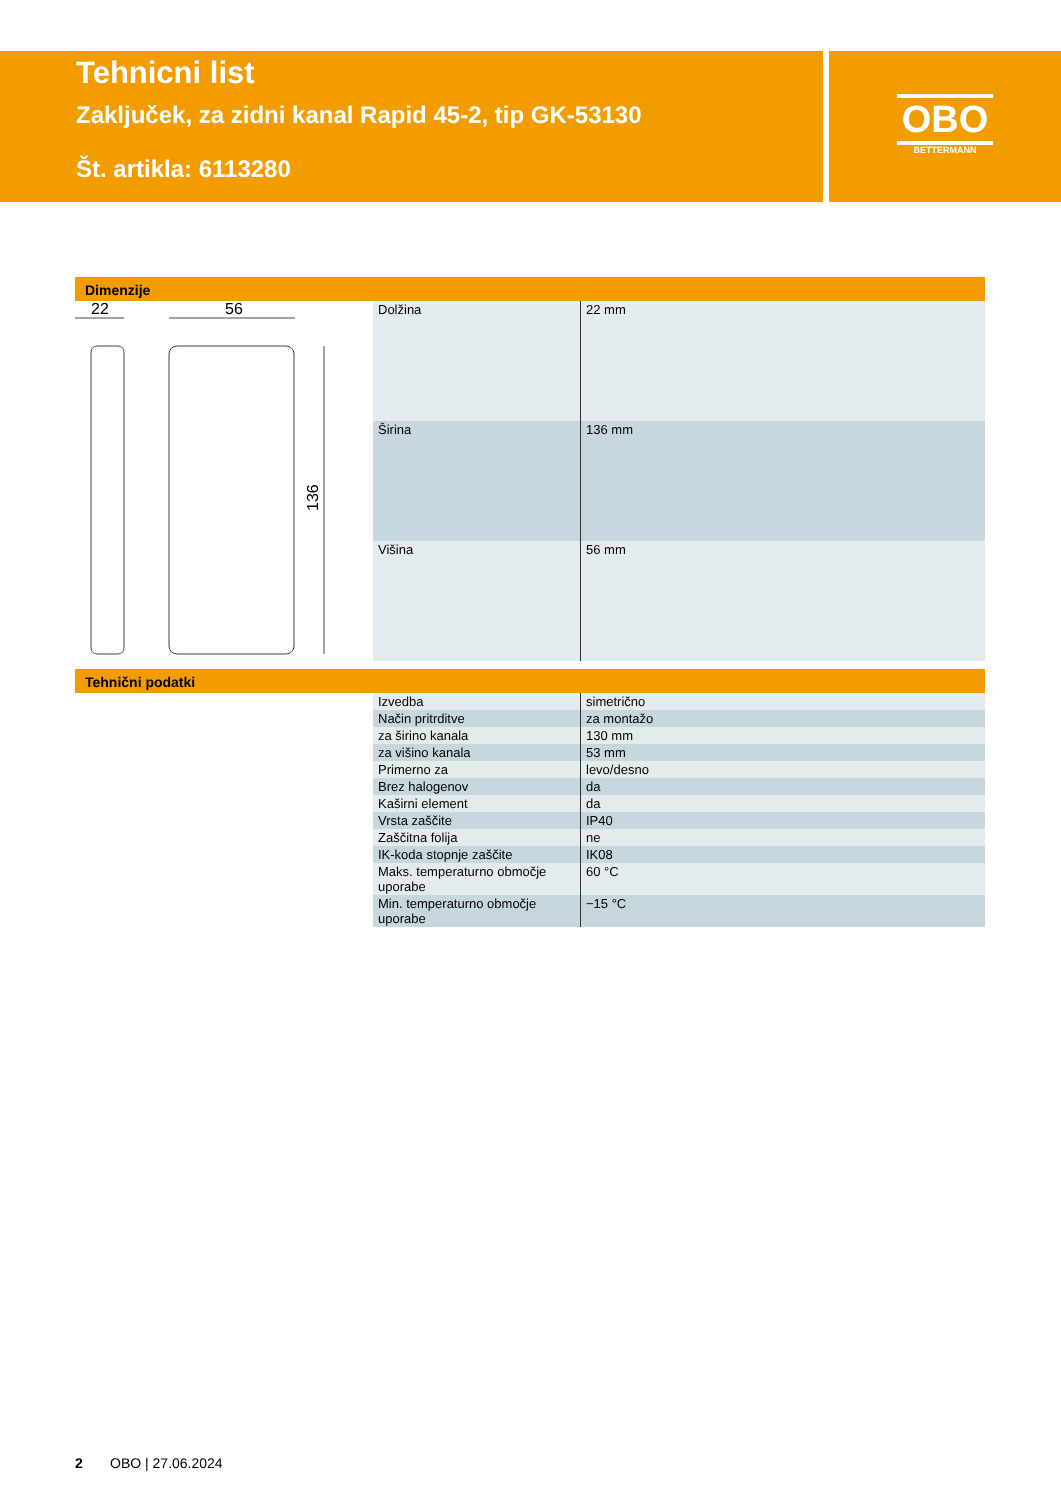Tehnicni list
Zaključek, za zidni kanal Rapid 45-2, tip GK-53130
Št. artikla: 6113280
OBO
BETTERMANN
Dimenzije
22
56
136
| Dolžina | 22 mm |
| Širina | 136 mm |
| Višina | 56 mm |
Tehnični podatki
| Izvedba | simetrično |
| Način pritrditve | za montažo |
| za širino kanala | 130 mm |
| za višino kanala | 53 mm |
| Primerno za | levo/desno |
| Brez halogenov | da |
| Kaširni element | da |
| Vrsta zaščite | IP40 |
| Zaščitna folija | ne |
| IK-koda stopnje zaščite | IK08 |
| Maks. temperaturno območje uporabe | 60 °C |
| Min. temperaturno območje uporabe | −15 °C |
2 OBO | 27.06.2024